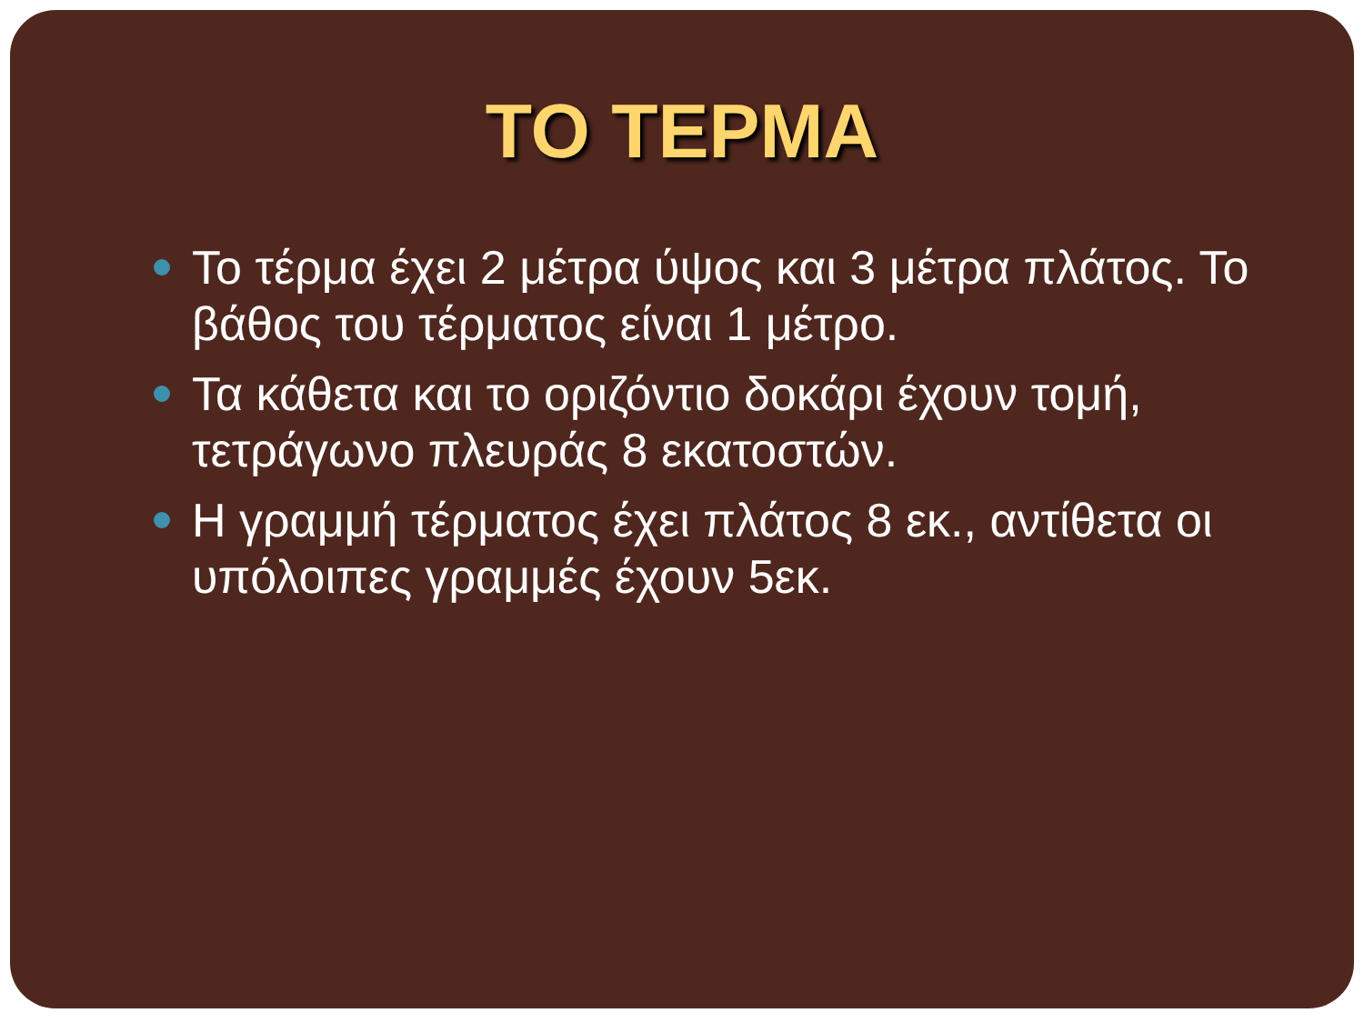ΤΟ ΤΕΡΜΑ
Το τέρμα έχει 2 μέτρα ύψος και 3 μέτρα πλάτος. Το βάθος του τέρματος είναι 1 μέτρο.
Τα κάθετα και το οριζόντιο δοκάρι έχουν τομή, τετράγωνο πλευράς 8 εκατοστών.
Η γραμμή τέρματος έχει πλάτος 8 εκ., αντίθετα οι υπόλοιπες γραμμές έχουν 5εκ.